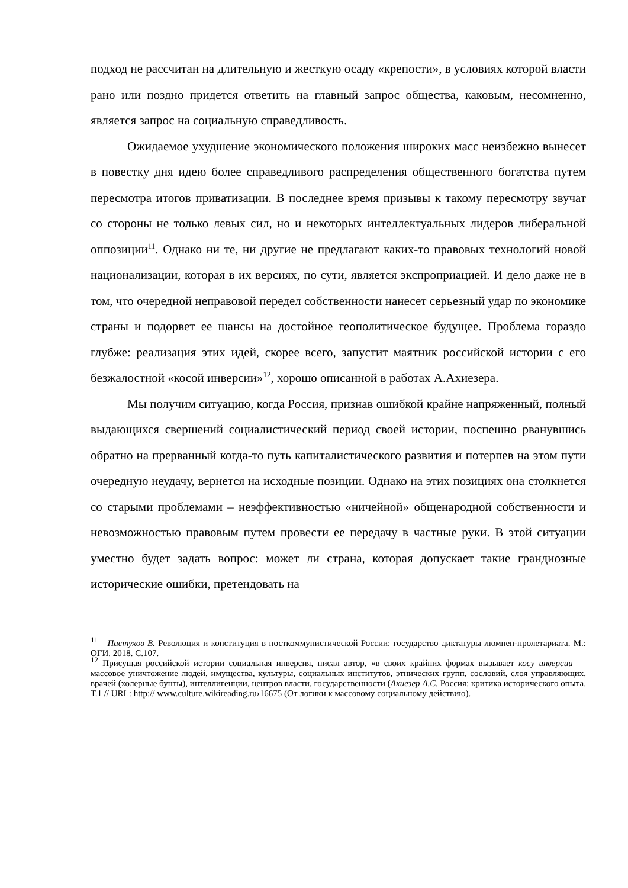подход не рассчитан на длительную и жесткую осаду «крепости», в условиях которой власти рано или поздно придется ответить на главный запрос общества, каковым, несомненно, является запрос на социальную справедливость.
Ожидаемое ухудшение экономического положения широких масс неизбежно вынесет в повестку дня идею более справедливого распределения общественного богатства путем пересмотра итогов приватизации. В последнее время призывы к такому пересмотру звучат со стороны не только левых сил, но и некоторых интеллектуальных лидеров либеральной оппозиции<sup>11</sup>. Однако ни те, ни другие не предлагают каких-то правовых технологий новой национализации, которая в их версиях, по сути, является экспроприацией. И дело даже не в том, что очередной неправовой передел собственности нанесет серьезный удар по экономике страны и подорвет ее шансы на достойное геополитическое будущее. Проблема гораздо глубже: реализация этих идей, скорее всего, запустит маятник российской истории с его безжалостной «косой инверсии»<sup>12</sup>, хорошо описанной в работах А.Ахиезера.
Мы получим ситуацию, когда Россия, признав ошибкой крайне напряженный, полный выдающихся свершений социалистический период своей истории, поспешно рванувшись обратно на прерванный когда-то путь капиталистического развития и потерпев на этом пути очередную неудачу, вернется на исходные позиции. Однако на этих позициях она столкнется со старыми проблемами – неэффективностью «ничейной» общенародной собственности и невозможностью правовым путем провести ее передачу в частные руки. В этой ситуации уместно будет задать вопрос: может ли страна, которая допускает такие грандиозные исторические ошибки, претендовать на
<sup>11</sup> Пастухов В. Революция и конституция в посткоммунистической России: государство диктатуры люмпен-пролетариата. М.: ОГИ. 2018. С.107.
<sup>12</sup> Присущая российской истории социальная инверсия, писал автор, «в своих крайних формах вызывает косу инверсии — массовое уничтожение людей, имущества, культуры, социальных институтов, этнических групп, сословий, слоя управляющих, врачей (холерные бунты), интеллигенции, центров власти, государственности (Ахиезер А.С. Россия: критика исторического опыта. Т.1 // URL: http:// www.culture.wikireading.ru›16675 (От логики к массовому социальному действию).